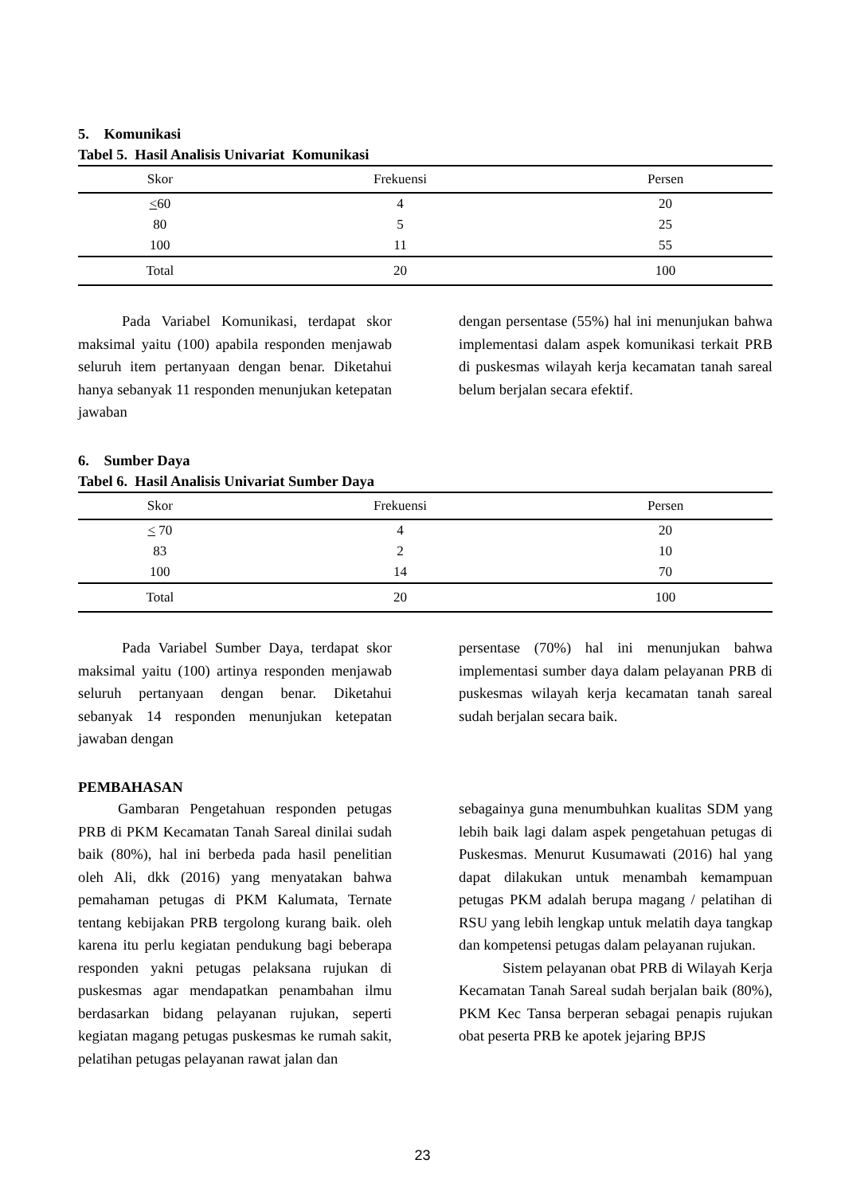5. Komunikasi
Tabel 5. Hasil Analisis Univariat Komunikasi
| Skor | Frekuensi | Persen |
| --- | --- | --- |
| < 60 | 4 | 20 |
| 80 | 5 | 25 |
| 100 | 11 | 55 |
| Total | 20 | 100 |
Pada Variabel Komunikasi, terdapat skor maksimal yaitu (100) apabila responden menjawab seluruh item pertanyaan dengan benar. Diketahui hanya sebanyak 11 responden menunjukan ketepatan jawaban
dengan persentase (55%) hal ini menunjukan bahwa implementasi dalam aspek komunikasi terkait PRB di puskesmas wilayah kerja kecamatan tanah sareal belum berjalan secara efektif.
6. Sumber Daya
Tabel 6. Hasil Analisis Univariat Sumber Daya
| Skor | Frekuensi | Persen |
| --- | --- | --- |
| < 70 | 4 | 20 |
| 83 | 2 | 10 |
| 100 | 14 | 70 |
| Total | 20 | 100 |
Pada Variabel Sumber Daya, terdapat skor maksimal yaitu (100) artinya responden menjawab seluruh pertanyaan dengan benar. Diketahui sebanyak 14 responden menunjukan ketepatan jawaban dengan
persentase (70%) hal ini menunjukan bahwa implementasi sumber daya dalam pelayanan PRB di puskesmas wilayah kerja kecamatan tanah sareal sudah berjalan secara baik.
PEMBAHASAN
Gambaran Pengetahuan responden petugas PRB di PKM Kecamatan Tanah Sareal dinilai sudah baik (80%), hal ini berbeda pada hasil penelitian oleh Ali, dkk (2016) yang menyatakan bahwa pemahaman petugas di PKM Kalumata, Ternate tentang kebijakan PRB tergolong kurang baik. oleh karena itu perlu kegiatan pendukung bagi beberapa responden yakni petugas pelaksana rujukan di puskesmas agar mendapatkan penambahan ilmu berdasarkan bidang pelayanan rujukan, seperti kegiatan magang petugas puskesmas ke rumah sakit, pelatihan petugas pelayanan rawat jalan dan
sebagainya guna menumbuhkan kualitas SDM yang lebih baik lagi dalam aspek pengetahuan petugas di Puskesmas. Menurut Kusumawati (2016) hal yang dapat dilakukan untuk menambah kemampuan petugas PKM adalah berupa magang / pelatihan di RSU yang lebih lengkap untuk melatih daya tangkap dan kompetensi petugas dalam pelayanan rujukan.
Sistem pelayanan obat PRB di Wilayah Kerja Kecamatan Tanah Sareal sudah berjalan baik (80%), PKM Kec Tansa berperan sebagai penapis rujukan obat peserta PRB ke apotek jejaring BPJS
23